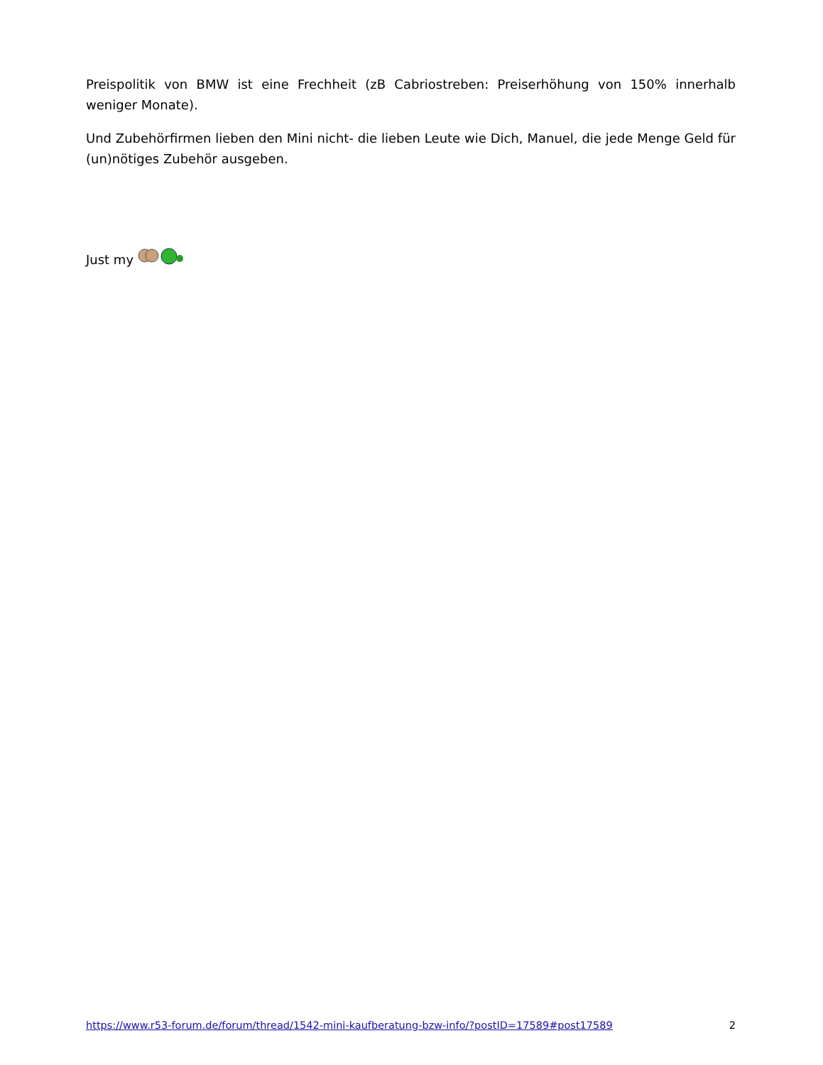Preispolitik von BMW ist eine Frechheit (zB Cabriostreben: Preiserhöhung von 150% innerhalb weniger Monate).
Und Zubehörfirmen lieben den Mini nicht- die lieben Leute wie Dich, Manuel, die jede Menge Geld für (un)nötiges Zubehör ausgeben.
Just my
https://www.r53-forum.de/forum/thread/1542-mini-kaufberatung-bzw-info/?postID=17589#post17589 2